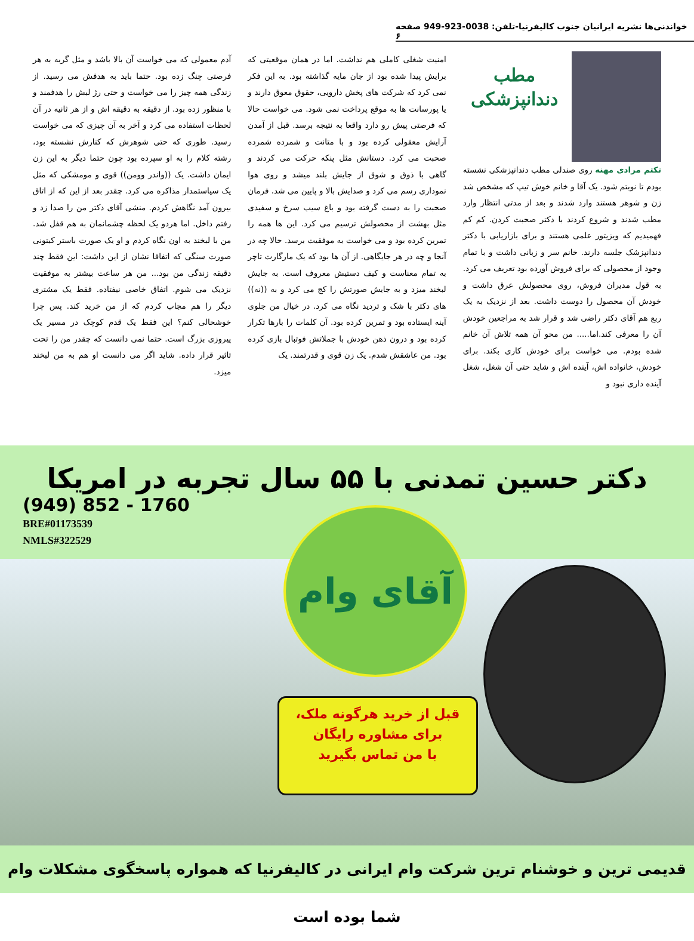خواندنی‌ها نشریه ایرانیان جنوب کالیفرنیا-تلفن: 0038-923-949 صفحه ۶
مطب
دندانپزشکی
تکتم مرادی مهنه روی صندلی مطب دندانپزشکی نشسته بودم تا نوبتم شود. یک آقا و خانم خوش تیپ که مشخص شد زن و شوهر هستند وارد شدند و بعد از مدتی انتظار وارد مطب شدند و شروع کردند با دکتر صحبت کردن. کم کم فهمیدیم که ویزیتور علمی هستند و برای بازاریابی با دکتر دندانپزشک جلسه دارند. خانم سر و زبانی داشت و با تمام وجود از محصولی که برای فروش آورده بود تعریف می کرد. به قول مدیران فروش، روی محصولش عرق داشت و خودش آن محصول را دوست داشت. بعد از نزدیک به یک ربع هم آقای دکتر راضی شد و قرار شد به مراجعین خودش آن را معرفی کند.اما..... من محو آن همه تلاش آن خانم شده بودم. می خواست برای خودش کاری بکند. برای خودش، خانواده اش، آینده اش و شاید حتی آن شغل، شغل آینده داری نبود و
امنیت شغلی کاملی هم نداشت. اما در همان موقعیتی که برایش پیدا شده بود از جان مایه گذاشته بود. به این فکر نمی کرد که شرکت های پخش دارویی، حقوق معوق دارند و یا پورسانت ها به موقع پرداخت نمی شود. می خواست حالا که فرصتی پیش رو دارد واقعا به نتیجه برسد. قبل از آمدن آرایش معقولی کرده بود و با متانت و شمرده شمرده صحبت می کرد. دستانش مثل پنکه حرکت می کردند و گاهی با ذوق و شوق از جایش بلند میشد و روی هوا نموداری رسم می کرد و صدایش بالا و پایین می شد. فرمان صحبت را به دست گرفته بود و باغ سیب سرخ و سفیدی مثل بهشت از محصولش ترسیم می کرد. این ها همه را تمرین کرده بود و می خواست به موفقیت برسد. حالا چه در آنجا و چه در هر جایگاهی. از آن ها بود که یک مارگارت تاچر به تمام معناست و کیف دستیش معروف است. به جایش لبخند میزد و به جایش صورتش را کج می کرد و به ((نه)) های دکتر با شک و تردید نگاه می کرد. در خیال من جلوی آینه ایستاده بود و تمرین کرده بود. آن کلمات را بارها تکرار کرده بود و درون ذهن خودش با جملاتش فوتبال بازی کرده بود. من عاشقش شدم. یک زن قوی و قدرتمند. یک
آدم معمولی که می خواست آن بالا باشد و مثل گربه به هر فرصتی چنگ زده بود. حتما باید به هدفش می رسید. از زندگی همه چیز را می خواست و حتی رژ لبش را هدفمند و با منظور زده بود. از دقیقه به دقیقه اش و از هر ثانیه در آن لحظات استفاده می کرد و آخر به آن چیزی که می خواست رسید. طوری که حتی شوهرش که کنارش نشسته بود، رشته کلام را به او سپرده بود چون حتما دیگر به این زن ایمان داشت. یک ((واندر وومن)) قوی و مومشکی که مثل یک سیاستمدار مذاکره می کرد. چقدر بعد از این که از اتاق بیرون آمد نگاهش کردم. منشی آقای دکتر من را صدا زد و رفتم داخل. اما هردو یک لحظه چشمانمان به هم قفل شد. من با لبخند به اون نگاه کردم و او یک صورت باستر کیتونی صورت سنگی که اتفاقا نشان از این داشت: این فقط چند دقیقه زندگی من بود... من هر ساعت بیشتر به موفقیت نزدیک می شوم. اتفاق خاصی نیفتاده. فقط یک مشتری دیگر را هم مجاب کردم که از من خرید کند. پس چرا خوشحالی کنم؟ این فقط یک قدم کوچک در مسیر یک پیروزی بزرگ است. حتما نمی دانست که چقدر من را تحت تاثیر قرار داده. شاید اگر می دانست او هم به من لبخند میزد.
دکتر حسین تمدنی با ۵۵ سال تجربه در امریکا
(949) 852 - 1760
BRE#01173539
NMLS#322529
آقای وام
قبل از خرید هرگونه ملک،
برای مشاوره رایگان
با من تماس بگیرید
قدیمی ترین و خوشنام ترین شرکت وام ایرانی در کالیفرنیا که همواره پاسخگوی مشکلات وام شما بوده است